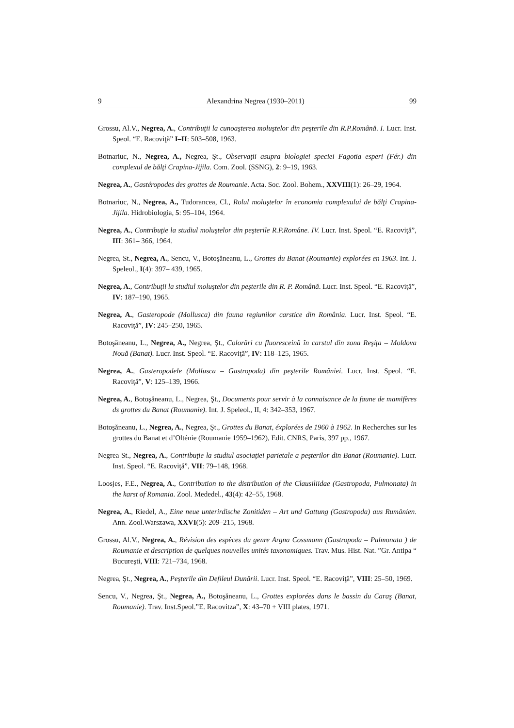9 Alexandrina Negrea (1930–2011) 99
Grossu, Al.V., Negrea, A., Contribuţii la cunoaşterea moluştelor din peşterile din R.P.Română. I. Lucr. Inst. Speol. “E. Racoviţă” I–II: 503–508, 1963.
Botnariuc, N., Negrea, A., Negrea, Şt., Observaţii asupra biologiei speciei Fagotia esperi (Fér.) din complexul de bălţi Crapina-Jijila. Com. Zool. (SSNG), 2: 9–19, 1963.
Negrea, A., Gastéropodes des grottes de Roumanie. Acta. Soc. Zool. Bohem., XXVIII(1): 26–29, 1964.
Botnariuc, N., Negrea, A., Tudorancea, Cl., Rolul moluştelor în economia complexului de bălţi Crapina-Jijila. Hidrobiologia, 5: 95–104, 1964.
Negrea, A., Contribuţie la studiul moluştelor din peşterile R.P.Române. IV. Lucr. Inst. Speol. “E. Racoviţă”, III: 361– 366, 1964.
Negrea, St., Negrea, A., Sencu, V., Botoşăneanu, L., Grottes du Banat (Roumanie) explorées en 1963. Int. J. Speleol., I(4): 397– 439, 1965.
Negrea, A., Contribuţii la studiul moluştelor din peşterile din R. P. Română. Lucr. Inst. Speol. “E. Racoviţă”, IV: 187–190, 1965.
Negrea, A., Gasteropode (Mollusca) din fauna regiunilor carstice din România. Lucr. Inst. Speol. “E. Racoviţă”, IV: 245–250, 1965.
Botoşăneanu, L., Negrea, A., Negrea, Şt., Colorări cu fluoresceină în carstul din zona Reşiţa – Moldova Nouă (Banat). Lucr. Inst. Speol. “E. Racoviţă”, IV: 118–125, 1965.
Negrea, A., Gasteropodele (Mollusca – Gastropoda) din peşterile României. Lucr. Inst. Speol. “E. Racoviţă”, V: 125–139, 1966.
Negrea, A., Botoşăneanu, L., Negrea, Şt., Documents pour servir à la connaisance de la faune de mamifères ds grottes du Banat (Roumanie). Int. J. Speleol., II, 4: 342–353, 1967.
Botoşăneanu, L., Negrea, A., Negrea, Şt., Grottes du Banat, éxplorées de 1960 à 1962. In Recherches sur les grottes du Banat et d’Olténie (Roumanie 1959–1962), Edit. CNRS, Paris, 397 pp., 1967.
Negrea St., Negrea, A., Contribuţie la studiul asociaţiei parietale a peşterilor din Banat (Roumanie). Lucr. Inst. Speol. “E. Racoviţă”, VII: 79–148, 1968.
Loosjes, F.E., Negrea, A., Contribution to the distribution of the Clausiliidae (Gastropoda, Pulmonata) in the karst of Romania. Zool. Mededel., 43(4): 42–55, 1968.
Negrea, A., Riedel, A., Eine neue unterirdische Zonitiden – Art und Gattung (Gastropoda) aus Rumänien. Ann. Zool.Warszawa, XXVI(5): 209–215, 1968.
Grossu, Al.V., Negrea, A., Révision des espèces du genre Argna Cossmann (Gastropoda – Pulmonata ) de Roumanie et description de quelques nouvelles unités taxonomiques. Trav. Mus. Hist. Nat. ”Gr. Antipa “ Bucureşti, VIII: 721–734, 1968.
Negrea, Şt., Negrea, A., Peşterile din Defileul Dunării. Lucr. Inst. Speol. “E. Racoviţă”, VIII: 25–50, 1969.
Sencu, V., Negrea, Şt., Negrea, A., Botoşăneanu, L., Grottes explorées dans le bassin du Caraş (Banat, Roumanie). Trav. Inst.Speol.”E. Racovitza”, X: 43–70 + VIII plates, 1971.